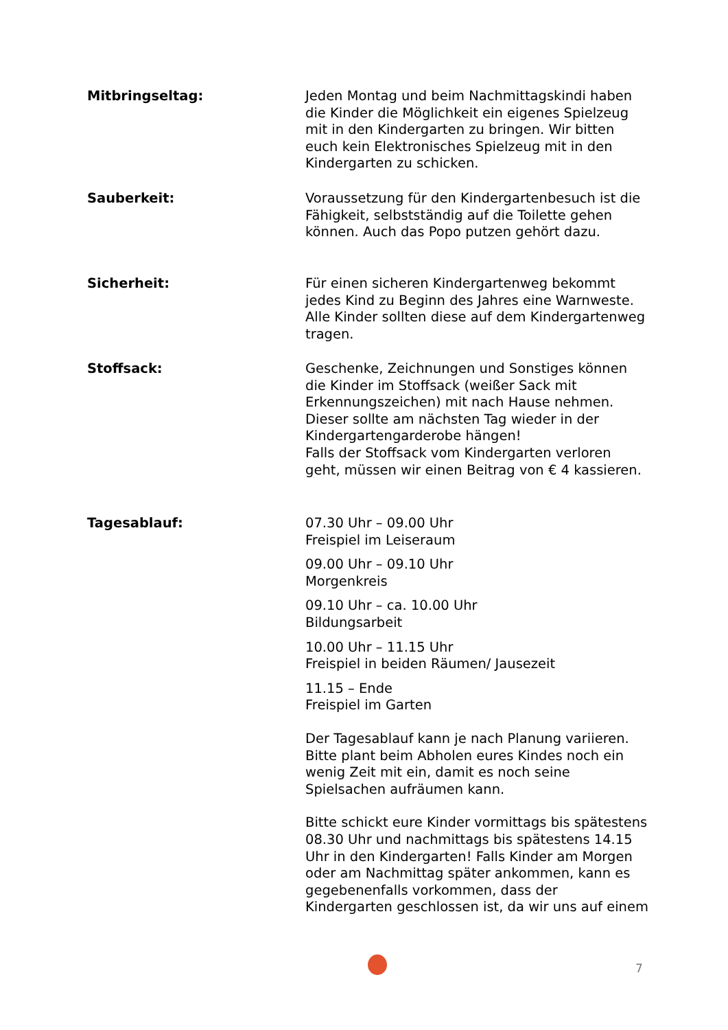Mitbringseltag: Jeden Montag und beim Nachmittagskindi haben die Kinder die Möglichkeit ein eigenes Spielzeug mit in den Kindergarten zu bringen. Wir bitten euch kein Elektronisches Spielzeug mit in den Kindergarten zu schicken.
Sauberkeit: Voraussetzung für den Kindergartenbesuch ist die Fähigkeit, selbstständig auf die Toilette gehen können. Auch das Popo putzen gehört dazu.
Sicherheit: Für einen sicheren Kindergartenweg bekommt jedes Kind zu Beginn des Jahres eine Warnweste. Alle Kinder sollten diese auf dem Kindergartenweg tragen.
Stoffsack: Geschenke, Zeichnungen und Sonstiges können die Kinder im Stoffsack (weißer Sack mit Erkennungszeichen) mit nach Hause nehmen. Dieser sollte am nächsten Tag wieder in der Kindergartengarderobe hängen!
Falls der Stoffsack vom Kindergarten verloren geht, müssen wir einen Beitrag von € 4 kassieren.
Tagesablauf: 07.30 Uhr – 09.00 Uhr
Freispiel im Leiseraum
09.00 Uhr – 09.10 Uhr
Morgenkreis
09.10 Uhr – ca. 10.00 Uhr
Bildungsarbeit
10.00 Uhr – 11.15 Uhr
Freispiel in beiden Räumen/ Jausezeit
11.15 – Ende
Freispiel im Garten
Der Tagesablauf kann je nach Planung variieren. Bitte plant beim Abholen eures Kindes noch ein wenig Zeit mit ein, damit es noch seine Spielsachen aufräumen kann.
Bitte schickt eure Kinder vormittags bis spätestens 08.30 Uhr und nachmittags bis spätestens 14.15 Uhr in den Kindergarten! Falls Kinder am Morgen oder am Nachmittag später ankommen, kann es gegebenenfalls vorkommen, dass der Kindergarten geschlossen ist, da wir uns auf einem
7